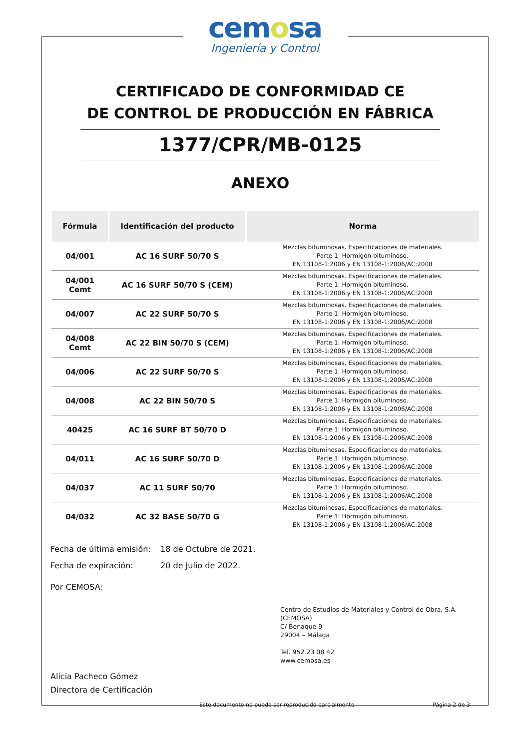cemosa
Ingeniería y Control
CERTIFICADO DE CONFORMIDAD CE
DE CONTROL DE PRODUCCIÓN EN FÁBRICA
1377/CPR/MB-0125
ANEXO
| Fórmula | Identificación del producto | Norma |
| --- | --- | --- |
| 04/001 | AC 16 SURF 50/70 S | Mezclas bituminosas. Especificaciones de materiales. Parte 1: Hormigón bituminoso. EN 13108-1:2006 y EN 13108-1:2006/AC:2008 |
| 04/001 Cemt | AC 16 SURF 50/70 S (CEM) | Mezclas bituminosas. Especificaciones de materiales. Parte 1: Hormigón bituminoso. EN 13108-1:2006 y EN 13108-1:2006/AC:2008 |
| 04/007 | AC 22 SURF 50/70 S | Mezclas bituminosas. Especificaciones de materiales. Parte 1: Hormigón bituminoso. EN 13108-1:2006 y EN 13108-1:2006/AC:2008 |
| 04/008 Cemt | AC 22 BIN 50/70 S (CEM) | Mezclas bituminosas. Especificaciones de materiales. Parte 1: Hormigón bituminoso. EN 13108-1:2006 y EN 13108-1:2006/AC:2008 |
| 04/006 | AC 22 SURF 50/70 S | Mezclas bituminosas. Especificaciones de materiales. Parte 1: Hormigón bituminoso. EN 13108-1:2006 y EN 13108-1:2006/AC:2008 |
| 04/008 | AC 22 BIN 50/70 S | Mezclas bituminosas. Especificaciones de materiales. Parte 1: Hormigón bituminoso. EN 13108-1:2006 y EN 13108-1:2006/AC:2008 |
| 40425 | AC 16 SURF BT 50/70 D | Mezclas bituminosas. Especificaciones de materiales. Parte 1: Hormigón bituminoso. EN 13108-1:2006 y EN 13108-1:2006/AC:2008 |
| 04/011 | AC 16 SURF 50/70 D | Mezclas bituminosas. Especificaciones de materiales. Parte 1: Hormigón bituminoso. EN 13108-1:2006 y EN 13108-1:2006/AC:2008 |
| 04/037 | AC 11 SURF 50/70 | Mezclas bituminosas. Especificaciones de materiales. Parte 1: Hormigón bituminoso. EN 13108-1:2006 y EN 13108-1:2006/AC:2008 |
| 04/032 | AC 32 BASE 50/70 G | Mezclas bituminosas. Especificaciones de materiales. Parte 1: Hormigón bituminoso. EN 13108-1:2006 y EN 13108-1:2006/AC:2008 |
Fecha de última emisión: 18 de Octubre de 2021.
Fecha de expiración: 20 de Julio de 2022.
Por CEMOSA:
Centro de Estudios de Materiales y Control de Obra, S.A. (CEMOSA)
C/ Benaque 9
29004 – Málaga
Tel. 952 23 08 42
www.cemosa.es
Alicia Pacheco Gómez
Directora de Certificación
Este documento no puede ser reproducido parcialmente Página 2 de 3